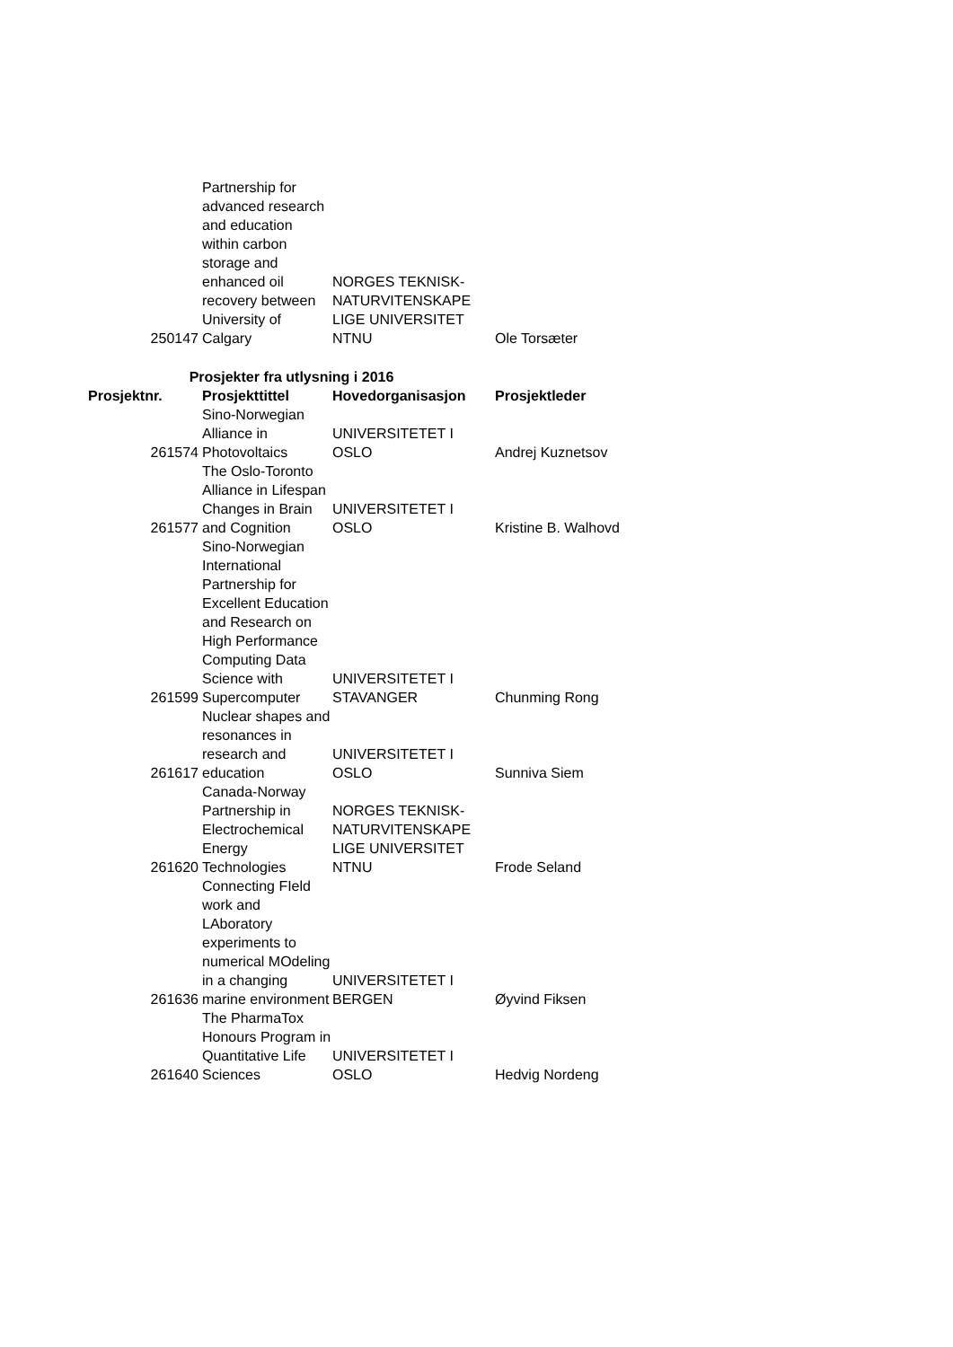| 250147 | Partnership for advanced research and education within carbon storage and enhanced oil recovery between University of Calgary | NORGES TEKNISK-NATURVITENSKAPE LIGE UNIVERSITET NTNU | Ole Torsæter |
| Prosjekter fra utlysning i 2016 | | | |
| Prosjektnr. | Prosjekttittel | Hovedorganisasjon | Prosjektleder |
| 261574 | Sino-Norwegian Alliance in Photovoltaics | UNIVERSITETET I OSLO | Andrej Kuznetsov |
| 261577 | The Oslo-Toronto Alliance in Lifespan Changes in Brain and Cognition | UNIVERSITETET I OSLO | Kristine B. Walhovd |
| 261599 | Sino-Norwegian International Partnership for Excellent Education and Research on High Performance Computing Data Science with Supercomputer | UNIVERSITETET I STAVANGER | Chunming Rong |
| 261617 | Nuclear shapes and resonances in research and education | UNIVERSITETET I OSLO | Sunniva Siem |
| 261620 | Canada-Norway Partnership in Electrochemical Energy Technologies | NORGES TEKNISK-NATURVITENSKAPE LIGE UNIVERSITET NTNU | Frode Seland |
| 261636 | Connecting FIeld work and LAboratory experiments to numerical MOdeling in a changing marine environment | UNIVERSITETET I BERGEN | Øyvind Fiksen |
| 261640 | The PharmaTox Honours Program in Quantitative Life Sciences | UNIVERSITETET I OSLO | Hedvig Nordeng |